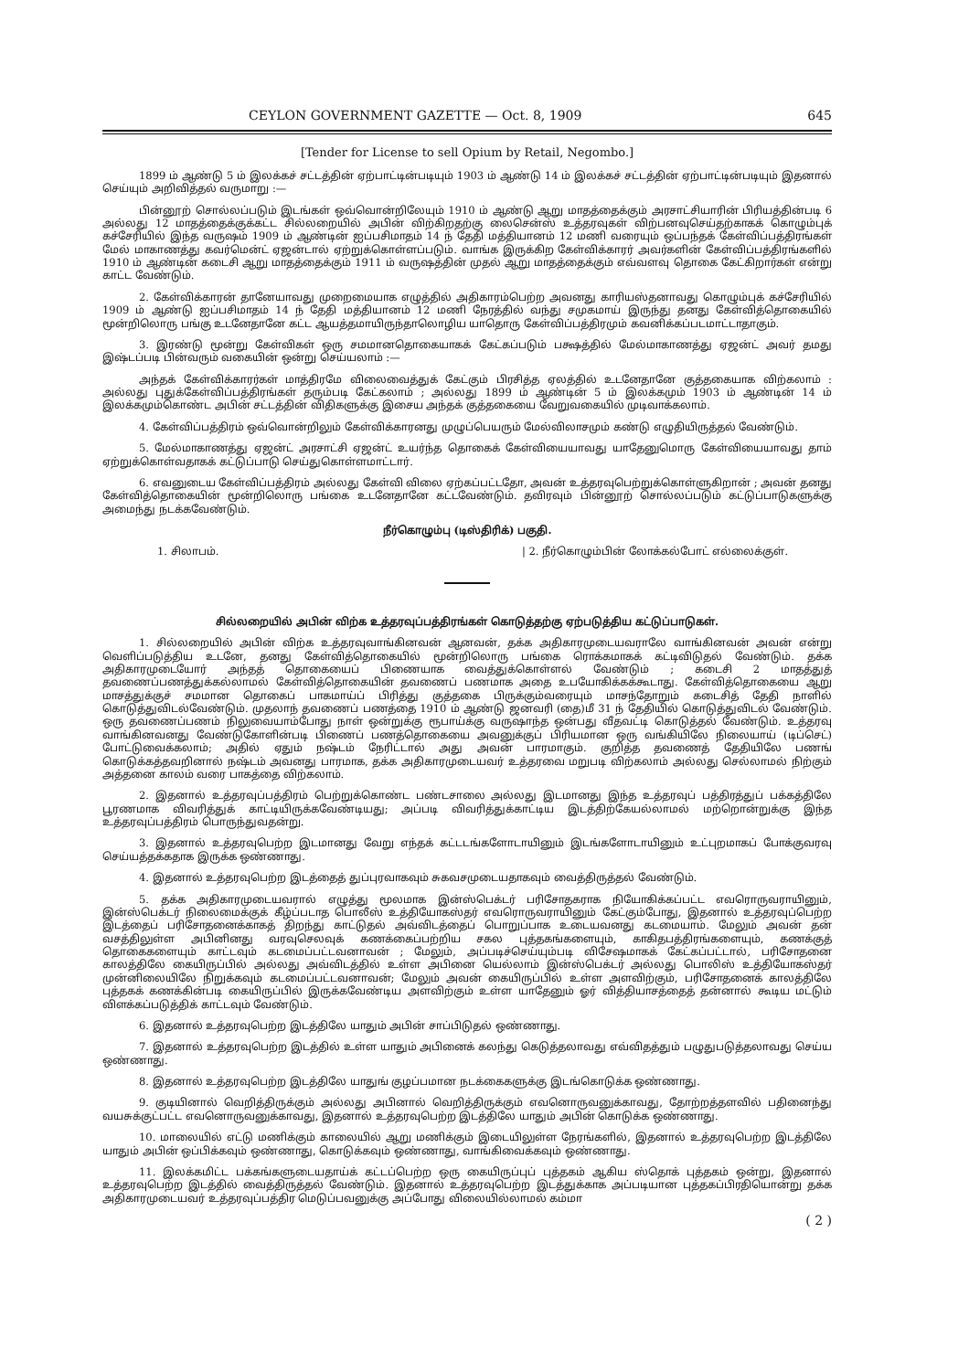CEYLON GOVERNMENT GAZETTE — Oct. 8, 1909 645
[Tender for License to sell Opium by Retail, Negombo.]
1899 ம் ஆண்டு 5 ம் இலக்கச் சட்டத்தின் ஏற்பாட்டின்படியும் 1903 ம் ஆண்டு 14 ம் இலக்கச் சட்டத்தின் ஏற்பாட்டின்படியும் இதனால் செய்யும் அறிவித்தல் வருமாறு :—
பின்னூற் சொல்லப்படும் இடங்கள் ஒவ்வொன்றிலேயும் 1910 ம் ஆண்டு ஆறு மாதத்தைக்கும் அரசாட்சியாரின் பிரியத்தின்படி 6 அல்லது 12 மாதத்தைக்குக்கட்ட சில்லறையில் அபின் விற்கிறதற்கு லைசென்ஸ் உத்தரவுகள் விற்பனவுசெய்தற்காகக் கொழும்புக் கச்சேரியில் இந்த வருஷம் 1909 ம் ஆண்டின் ஐப்பசிமாதம் 14 ந் தேதி மத்தியானம் 12 மணி வரையும் ஒப்பந்தக் கேள்விப்பத்திரங்கள் மேல் மாகாணத்து கவர்மென்ட் ஏஜன்டால் ஏற்றுக்கொள்ளப்படும். வாங்க இருக்கிற கேள்விக்காரர் அவர்களின் கேள்விப்பத்திரங்களில் 1910 ம் ஆண்டின் கடைசி ஆறு மாதத்தைக்கும் 1911 ம் வருஷத்தின் முதல் ஆறு மாதத்தைக்கும் எவ்வளவு தொகை கேட்கிறார்கள் என்று காட்ட வேண்டும்.
2. கேள்விக்காரன் தானேயாவது முறைமையாக எழுத்தில் அதிகாரம்பெற்ற அவனது காரியஸ்தனாவது கொழும்புக் கச்சேரியில் 1909 ம் ஆண்டு ஐப்பசிமாதம் 14 ந் தேதி மத்தியானம் 12 மணி நேரத்தில் வந்து சமுகமாய் இருந்து தனது கேள்வித்தொகையில் மூன்றிலொரு பங்கு உடனேதானே கட்ட ஆயத்தமாயிருந்தாலொழிய யாதொரு கேள்விப்பத்திரமும் கவனிக்கப்படமாட்டாதாகும்.
3. இரண்டு மூன்று கேள்விகள் ஒரு சமமானதொகையாகக் கேட்கப்படும் பக்ஷத்தில் மேல்மாகாணத்து ஏஜன்ட் அவர் தமது இஷ்டப்படி பின்வரும் வகையின் ஒன்று செய்யலாம் :—
அந்தக் கேள்விக்காரர்கள் மாத்திரமே விலைவைத்துக் கேட்கும் பிரசித்த ஏலத்தில் உடனேதானே குத்தகையாக விற்கலாம் : அல்லது புதுக்கேள்விப்பத்திரங்கள் தரும்படி கேட்கலாம் ; அல்லது 1899 ம் ஆண்டின் 5 ம் இலக்கமும் 1903 ம் ஆண்டின் 14 ம் இலக்கமும்கொண்ட அபின் சட்டத்தின் விதிகளுக்கு இசைய அந்தக் குத்தகையை வேறுவகையில் முடிவாக்கலாம்.
4. கேள்விப்பத்திரம் ஒவ்வொன்றிலும் கேள்விக்காரனது முழுப்பெயரும் மேல்விலாசமும் கண்டு எழுதியிருத்தல் வேண்டும்.
5. மேல்மாகாணத்து ஏஜன்ட் அரசாட்சி ஏஜன்ட் உயர்ந்த தொகைக் கேள்வியையாவது யாதேனுமொரு கேள்வியையாவது தாம் ஏற்றுக்கொள்வதாகக் கட்டுப்பாடு செய்துகொள்ளமாட்டார்.
6. எவனுடைய கேள்விப்பத்திரம் அல்லது கேள்வி விலை ஏற்கப்பட்டதோ, அவன் உத்தரவுபெற்றுக்கொள்ளுகிறான் ; அவன் தனது கேள்வித்தொகையின் மூன்றிலொரு பங்கை உடனேதானே கட்டவேண்டும். தவிரவும் பின்னூற் சொல்லப்படும் கட்டுப்பாடுகளுக்கு அமைந்து நடக்கவேண்டும்.
நீர்கொழும்பு (டிஸ்திரிக்) பகுதி.
1. சிலாபம். | 2. நீர்கொழும்பின் லோக்கல்போட் எல்லைக்குள்.
சில்லறையில் அபின் விற்க உத்தரவுப்பத்திரங்கள் கொடுத்தற்கு ஏற்படுத்திய கட்டுப்பாடுகள்.
1. சில்லறையில் அபின் விற்க உத்தரவுவாங்கினவன் ஆனவன், தக்க அதிகாரமுடையவராலே வாங்கினவன் அவன் என்று வெளிப்படுத்திய உடனே, தனது கேள்வித்தொகையில் மூன்றிலொரு பங்கை ரொக்கமாகக் கட்டிவிடுதல் வேண்டும். தக்க அதிகாரமுடையோர் அந்தத் தொகையைப் பிணையாக வைத்துக்கொள்ளல் வேண்டும் ; கடைசி 2 மாதத்துத் தவணைப்பணத்துக்கல்லாமல் கேள்வித்தொகையின் தவணைப் பணமாக அதை உபயோகிக்கக்கூடாது. கேள்வித்தொகையை ஆறு மாசத்துக்குச் சமமான தொகைப் பாகமாய்ப் பிரித்து குத்தகை பிருக்கும்வரையும் மாசந்தோறும் கடைசித் தேதி நாளில் கொடுத்துவிடல்வேண்டும். முதலாந் தவணைப் பணத்தை 1910 ம் ஆண்டு ஜனவரி (தை)மீ 31 ந் தேதியில் கொடுத்துவிடல் வேண்டும். ஒரு தவணைப்பணம் நிலுவையாம்போது நாள் ஒன்றுக்கு ரூபாய்க்கு வருஷாந்த ஒன்பது வீதவட்டி கொடுத்தல் வேண்டும். உத்தரவு வாங்கினவனது வேண்டுகோளின்படி பிணைப் பணத்தொகையை அவனுக்குப் பிரியமான ஒரு வங்கியிலே நிலையாய் (டிப்செட்) போட்டுவைக்கலாம்; அதில் ஏதும் நஷ்டம் நேரிட்டால் அது அவன் பாரமாகும். குறித்த தவணைத் தேதியிலே பணங் கொடுக்கத்தவறினால் நஷ்டம் அவனது பாரமாக, தக்க அதிகாரமுடையவர் உத்தரவை மறுபடி விற்கலாம் அல்லது செல்லாமல் நிற்கும் அத்தனை காலம் வரை பாகத்தை விற்கலாம்.
2. இதனால் உத்தரவுப்பத்திரம் பெற்றுக்கொண்ட பண்டசாலை அல்லது இடமானது இந்த உத்தரவுப் பத்திரத்துப் பக்கத்திலே பூரணமாக விவரித்துக் காட்டியிருக்கவேண்டியது; அப்படி விவரித்துக்காட்டிய இடத்திற்கேயல்லாமல் மற்றொன்றுக்கு இந்த உத்தரவுப்பத்திரம் பொருந்துவதன்று.
3. இதனால் உத்தரவுபெற்ற இடமானது வேறு எந்தக் கட்டடங்களோடாயினும் இடங்களோடாயினும் உட்புறமாகப் போக்குவரவு செய்யத்தக்கதாக இருக்க ஒண்ணாது.
4. இதனால் உத்தரவுபெற்ற இடத்தைத் துப்புரவாகவும் சுகவசமுடையதாகவும் வைத்திருத்தல் வேண்டும்.
5. தக்க அதிகாரமுடையவரால் எழுத்து மூலமாக இன்ஸ்பெக்டர் பரிசோதகராக நியோகிக்கப்பட்ட எவரொருவராயினும், இன்ஸ்பெக்டர் நிலைமைக்குக் கீழ்ப்படாத பொலீஸ் உத்தியோகஸ்தர் எவரொருவராயினும் கேட்கும்போது, இதனால் உத்தரவுப்பெற்ற இடத்தைப் பரிசோதனைக்காகத் திறந்து காட்டுதல் அவ்விடத்தைப் பொறுப்பாக உடையவனது கடமையாம். மேலும் அவன் தன் வசத்திலுள்ள அபினினது வரவுசெலவுக் கணக்கைப்பற்றிய சகல புத்தகங்களையும், காகிதபத்திரங்களையும், கணக்குத் தொகைகளையும் காட்டவும் கடமைப்பட்டவனாவன் ; மேலும், அப்படிச்செய்யும்படி விசேஷமாகக் கேட்கப்பட்டால், பரிசோதனை காலத்திலே கையிருப்பில் அல்லது அவ்விடத்தில் உள்ள அபினை யெல்லாம் இன்ஸ்பெக்டர் அல்லது பொலிஸ் உத்தியோகஸ்தர் முன்னிலையிலே நிறுக்கவும் கடமைப்பட்டவனாவன்; மேலும் அவன் கையிருப்பில் உள்ள அளவிற்கும், பரிசோதனைக் காலத்திலே புத்தகக் கணக்கின்படி கையிருப்பில் இருக்கவேண்டிய அளவிற்கும் உள்ள யாதேனும் ஓர் வித்தியாசத்தைத் தன்னால் கூடிய மட்டும் விளக்கப்படுத்திக் காட்டவும் வேண்டும்.
6. இதனால் உத்தரவுபெற்ற இடத்திலே யாதும் அபின் சாப்பிடுதல் ஒண்ணாது.
7. இதனால் உத்தரவுபெற்ற இடத்தில் உள்ள யாதும் அபினைக் கலந்து கெடுத்தலாவது எவ்விதத்தும் பழுதுபடுத்தலாவது செய்ய ஒண்ணாது.
8. இதனால் உத்தரவுபெற்ற இடத்திலே யாதுங் குழப்பமான நடக்கைகளுக்கு இடங்கொடுக்க ஒண்ணாது.
9. குடியினால் வெறித்திருக்கும் அல்லது அபினால் வெறித்திருக்கும் எவனொருவனுக்காவது, தோற்றத்தளவில் பதினைந்து வயசுக்குட்பட்ட எவனொருவனுக்காவது, இதனால் உத்தரவுபெற்ற இடத்திலே யாதும் அபின் கொடுக்க ஒண்ணாது.
10. மாலையில் எட்டு மணிக்கும் காலையில் ஆறு மணிக்கும் இடையிலுள்ள நேரங்களில், இதனால் உத்தரவுபெற்ற இடத்திலே யாதும் அபின் ஒப்பிக்கவும் ஒண்ணாது, கொடுக்கவும் ஒண்ணாது, வாங்கிவைக்கவும் ஒண்ணாது.
11. இலக்கமிட்ட பக்கங்களுடையதாய்க் கட்டப்பெற்ற ஒரு கையிருப்புப் புத்தகம் ஆகிய ஸ்தொக் புத்தகம் ஒன்று, இதனால் உத்தரவுபெற்ற இடத்தில் வைத்திருத்தல் வேண்டும். இதனால் உத்தரவுபெற்ற இடத்துக்காக அப்படியான புத்தகப்பிரதியொன்று தக்க அதிகாரமுடையவர் உத்தரவுப்பத்திர மெடுப்பவனுக்கு அப்போது விலையில்லாமல் கம்மா
( 2 )